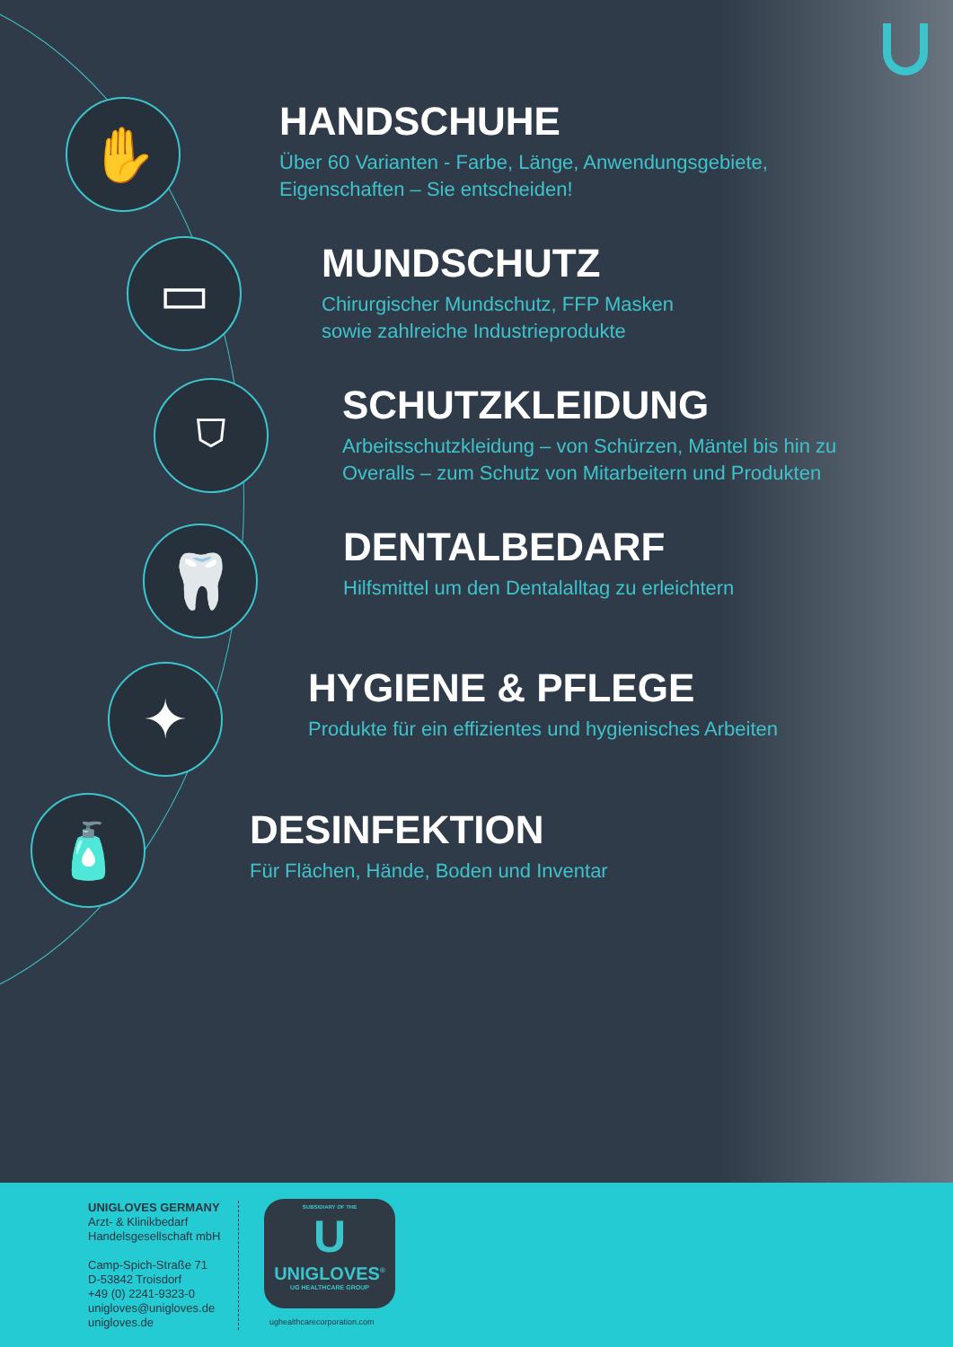✋
HANDSCHUHE
Über 60 Varianten - Farbe, Länge, Anwendungsgebiete,
Eigenschaften – Sie entscheiden!
▭
MUNDSCHUTZ
Chirurgischer Mundschutz, FFP Masken
sowie zahlreiche Industrieprodukte
⛉
SCHUTZKLEIDUNG
Arbeitsschutzkleidung – von Schürzen, Mäntel bis hin zu
Overalls – zum Schutz von Mitarbeitern und Produkten
🦷
DENTALBEDARF
Hilfsmittel um den Dentalalltag zu erleichtern
✦
HYGIENE & PFLEGE
Produkte für ein effizientes und hygienisches Arbeiten
🧴
DESINFEKTION
Für Flächen, Hände, Boden und Inventar
UNIGLOVES GERMANY
Arzt- & Klinikbedarf
Handelsgesellschaft mbH
Camp-Spich-Straße 71
D-53842 Troisdorf
+49 (0) 2241-9323-0
unigloves@unigloves.de
unigloves.de
SUBSIDIARY OF THE
U
UNIGLOVES<sup>®</sup>
UG HEALTHCARE GROUP
ughealthcarecorporation.com